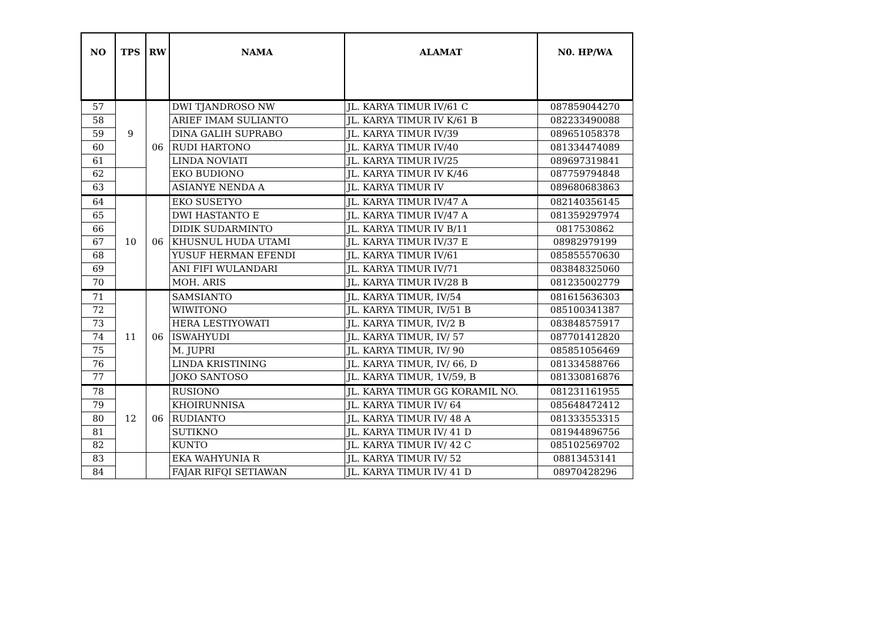| NO | TPS | RW | NAMA | ALAMAT | N0. HP/WA |
| --- | --- | --- | --- | --- | --- |
| 57 | 9 | 06 | DWI TJANDROSO NW | JL. KARYA TIMUR IV/61 C | 087859044270 |
| 58 | | | ARIEF IMAM SULIANTO | JL. KARYA TIMUR IV K/61 B | 082233490088 |
| 59 | | | DINA GALIH SUPRABO | JL. KARYA TIMUR IV/39 | 089651058378 |
| 60 | | | RUDI HARTONO | JL. KARYA TIMUR IV/40 | 081334474089 |
| 61 | | | LINDA NOVIATI | JL. KARYA TIMUR IV/25 | 089697319841 |
| 62 | | | EKO BUDIONO | JL. KARYA TIMUR IV K/46 | 087759794848 |
| 63 | | | ASIANYE NENDA A | JL. KARYA TIMUR IV | 089680683863 |
| 64 | 10 | 06 | EKO SUSETYO | JL. KARYA TIMUR IV/47 A | 082140356145 |
| 65 | | | DWI HASTANTO E | JL. KARYA TIMUR IV/47 A | 081359297974 |
| 66 | | | DIDIK SUDARMINTO | JL. KARYA TIMUR IV B/11 | 0817530862 |
| 67 | | | KHUSNUL HUDA UTAMI | JL. KARYA TIMUR IV/37 E | 08982979199 |
| 68 | | | YUSUF HERMAN EFENDI | JL. KARYA TIMUR IV/61 | 085855570630 |
| 69 | | | ANI FIFI WULANDARI | JL. KARYA TIMUR IV/71 | 083848325060 |
| 70 | | | MOH. ARIS | JL. KARYA TIMUR IV/28 B | 081235002779 |
| 71 | 11 | 06 | SAMSIANTO | JL. KARYA TIMUR, IV/54 | 081615636303 |
| 72 | | | WIWITONO | JL. KARYA TIMUR, IV/51 B | 085100341387 |
| 73 | | | HERA LESTIYOWATI | JL. KARYA TIMUR, IV/2 B | 083848575917 |
| 74 | | | ISWAHYUDI | JL. KARYA TIMUR, IV/ 57 | 087701412820 |
| 75 | | | M. JUPRI | JL. KARYA TIMUR, IV/ 90 | 085851056469 |
| 76 | | | LINDA KRISTINING | JL. KARYA TIMUR, IV/ 66, D | 081334588766 |
| 77 | | | JOKO SANTOSO | JL. KARYA TIMUR, 1V/59, B | 081330816876 |
| 78 | 12 | 06 | RUSIONO | JL. KARYA TIMUR GG KORAMIL NO. | 081231161955 |
| 79 | | | KHOIRUNNISA | JL. KARYA TIMUR IV/ 64 | 085648472412 |
| 80 | | | RUDIANTO | JL. KARYA TIMUR IV/ 48 A | 081333553315 |
| 81 | | | SUTIKNO | JL. KARYA TIMUR IV/ 41 D | 081944896756 |
| 82 | | | KUNTO | JL. KARYA TIMUR IV/ 42 C | 085102569702 |
| 83 | | | EKA WAHYUNIA R | JL. KARYA TIMUR IV/ 52 | 08813453141 |
| 84 | | | FAJAR RIFQI SETIAWAN | JL. KARYA TIMUR IV/ 41 D | 08970428296 |